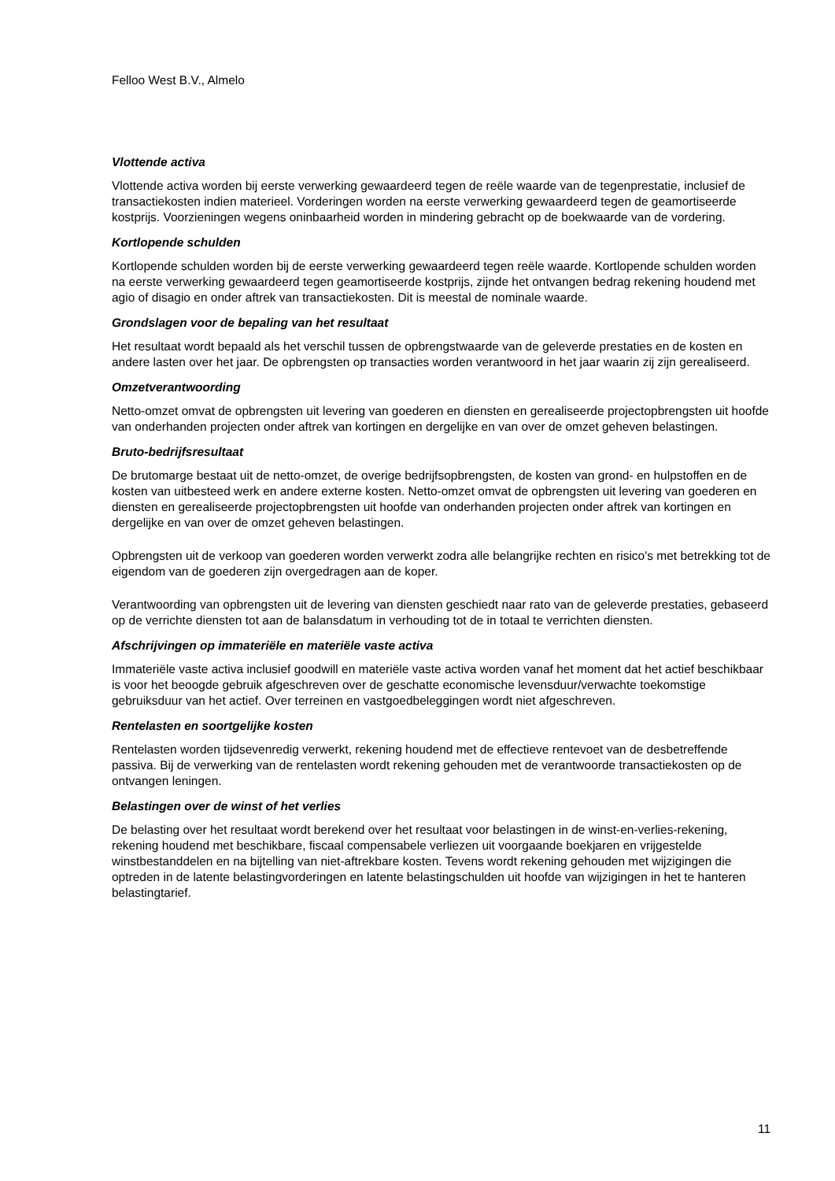Felloo West B.V., Almelo
Vlottende activa
Vlottende activa worden bij eerste verwerking gewaardeerd tegen de reële waarde van de tegenprestatie, inclusief de transactiekosten indien materieel. Vorderingen worden na eerste verwerking gewaardeerd tegen de geamortiseerde kostprijs. Voorzieningen wegens oninbaarheid worden in mindering gebracht op de boekwaarde van de vordering.
Kortlopende schulden
Kortlopende schulden worden bij de eerste verwerking gewaardeerd tegen reële waarde. Kortlopende schulden worden na eerste verwerking gewaardeerd tegen geamortiseerde kostprijs, zijnde het ontvangen bedrag rekening houdend met agio of disagio en onder aftrek van transactiekosten. Dit is meestal de nominale waarde.
Grondslagen voor de bepaling van het resultaat
Het resultaat wordt bepaald als het verschil tussen de opbrengstwaarde van de geleverde prestaties en de kosten en andere lasten over het jaar. De opbrengsten op transacties worden verantwoord in het jaar waarin zij zijn gerealiseerd.
Omzetverantwoording
Netto-omzet omvat de opbrengsten uit levering van goederen en diensten en gerealiseerde projectopbrengsten uit hoofde van onderhanden projecten onder aftrek van kortingen en dergelijke en van over de omzet geheven belastingen.
Bruto-bedrijfsresultaat
De brutomarge bestaat uit de netto-omzet, de overige bedrijfsopbrengsten, de kosten van grond- en hulpstoffen en de kosten van uitbesteed werk en andere externe kosten. Netto-omzet omvat de opbrengsten uit levering van goederen en diensten en gerealiseerde projectopbrengsten uit hoofde van onderhanden projecten onder aftrek van kortingen en dergelijke en van over de omzet geheven belastingen.
Opbrengsten uit de verkoop van goederen worden verwerkt zodra alle belangrijke rechten en risico's met betrekking tot de eigendom van de goederen zijn overgedragen aan de koper.
Verantwoording van opbrengsten uit de levering van diensten geschiedt naar rato van de geleverde prestaties, gebaseerd op de verrichte diensten tot aan de balansdatum in verhouding tot de in totaal te verrichten diensten.
Afschrijvingen op immateriële en materiële vaste activa
Immateriële vaste activa inclusief goodwill en materiële vaste activa worden vanaf het moment dat het actief beschikbaar is voor het beoogde gebruik afgeschreven over de geschatte economische levensduur/verwachte toekomstige gebruiksduur van het actief. Over terreinen en vastgoedbeleggingen wordt niet afgeschreven.
Rentelasten en soortgelijke kosten
Rentelasten worden tijdsevenredig verwerkt, rekening houdend met de effectieve rentevoet van de desbetreffende passiva. Bij de verwerking van de rentelasten wordt rekening gehouden met de verantwoorde transactiekosten op de ontvangen leningen.
Belastingen over de winst of het verlies
De belasting over het resultaat wordt berekend over het resultaat voor belastingen in de winst-en-verlies-rekening, rekening houdend met beschikbare, fiscaal compensabele verliezen uit voorgaande boekjaren en vrijgestelde winstbestanddelen en na bijtelling van niet-aftrekbare kosten. Tevens wordt rekening gehouden met wijzigingen die optreden in de latente belastingvorderingen en latente belastingschulden uit hoofde van wijzigingen in het te hanteren belastingtarief.
11